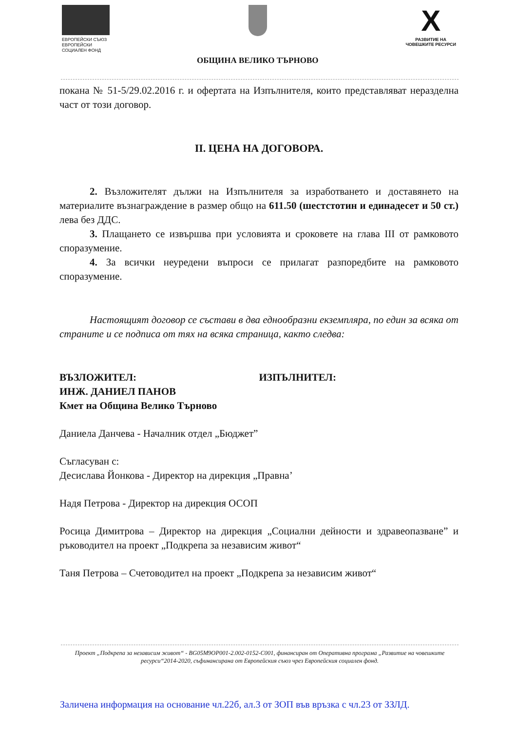ЕВРОПЕЙСКИ СЪЮЗ
ЕВРОПЕЙСКИ
СОЦИАЛЕН ФОНД
ОБЩИНА ВЕЛИКО ТЪРНОВО
X
РАЗВИТИЕ НА
ЧОВЕШКИТЕ РЕСУРСИ
покана № 51-5/29.02.2016 г. и офертата на Изпълнителя, които представляват неразделна част от този договор.
II. ЦЕНА НА ДОГОВОРА.
2. Възложителят дължи на Изпълнителя за изработването и доставянето на материалите възнаграждение в размер общо на 611.50 (шестстотин и единадесет и 50 ст.) лева без ДДС.
3. Плащането се извършва при условията и сроковете на глава III от рамковото споразумение.
4. За всички неуредени въпроси се прилагат разпоредбите на рамковото споразумение.
Настоящият договор се състави в два еднообразни екземпляра, по един за всяка от страните и се подписа от тях на всяка страница, както следва:
ВЪЗЛОЖИТЕЛ:
ИНЖ. ДАНИЕЛ ПАНОВ
Кмет на Община Велико Търново
ИЗПЪЛНИТЕЛ:
Даниела Данчева - Началник отдел „Бюджет”
Съгласуван с:
Десислава Йонкова - Директор на дирекция „Правна’
Надя Петрова - Директор на дирекция ОСОП
Росица Димитрова – Директор на дирекция „Социални дейности и здравеопазване” и ръководител на проект „Подкрепа за независим живот“
Таня Петрова – Счетоводител на проект „Подкрепа за независим живот“
Проект „Подкрепа за независим живот“ - BG05M9OP001-2.002-0152-C001, финансиран от Оперативна програма „Развитие на човешките ресурси“2014-2020, съфинансирана от Европейския съюз чрез Европейския социален фонд.
Заличена информация на основание чл.22б, ал.3 от ЗОП във връзка с чл.23 от ЗЗЛД.